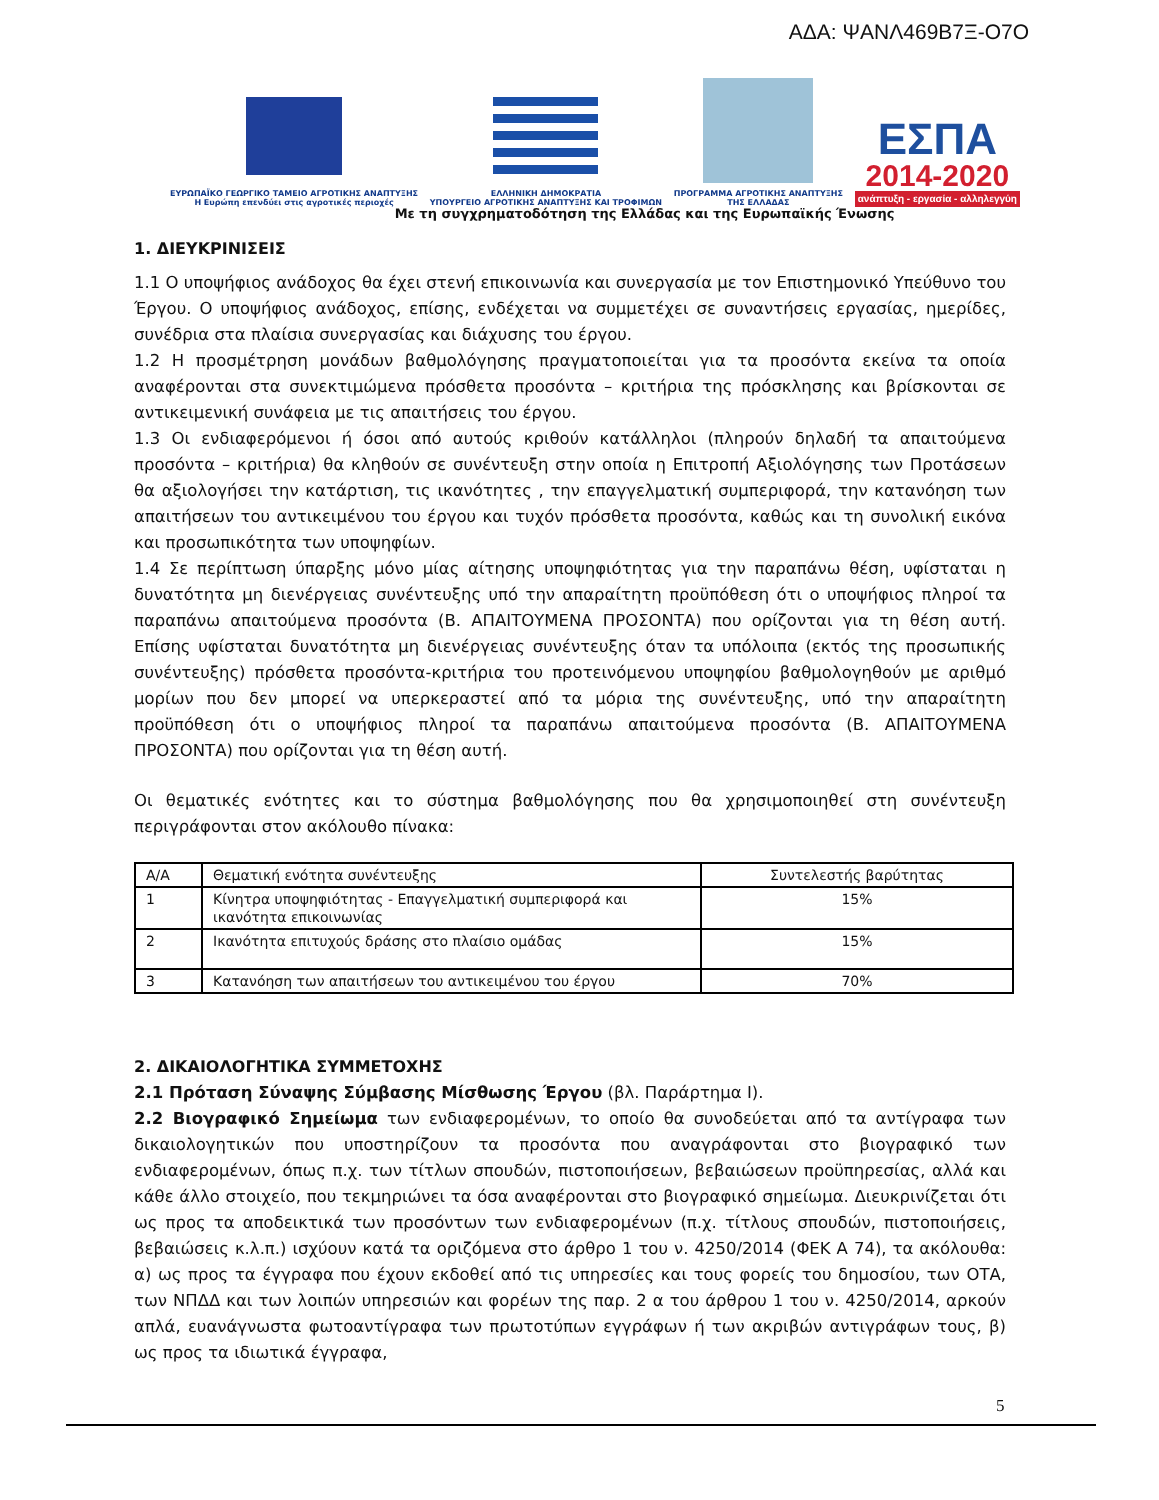ΑΔΑ: ΨΑΝΛ469Β7Ξ-Ο7Ο
ΕΥΡΩΠΑΪΚΟ ΓΕΩΡΓΙΚΟ ΤΑΜΕΙΟ ΑΓΡΟΤΙΚΗΣ ΑΝΑΠΤΥΞΗΣ
Η Ευρώπη επενδύει στις αγροτικές περιοχές
ΕΛΛΗΝΙΚΗ ΔΗΜΟΚΡΑΤΙΑ
ΥΠΟΥΡΓΕΙΟ ΑΓΡΟΤΙΚΗΣ ΑΝΑΠΤΥΞΗΣ ΚΑΙ ΤΡΟΦΙΜΩΝ
ΠΡΟΓΡΑΜΜΑ ΑΓΡΟΤΙΚΗΣ ΑΝΑΠΤΥΞΗΣ
ΤΗΣ ΕΛΛΑΔΑΣ
ΕΣΠΑ
2014-2020
ανάπτυξη - εργασία - αλληλεγγύη
Με τη συγχρηματοδότηση της Ελλάδας και της Ευρωπαϊκής Ένωσης
1. ΔΙΕΥΚΡΙΝΙΣΕΙΣ
1.1 Ο υποψήφιος ανάδοχος θα έχει στενή επικοινωνία και συνεργασία με τον Επιστημονικό Υπεύθυνο του Έργου. Ο υποψήφιος ανάδοχος, επίσης, ενδέχεται να συμμετέχει σε συναντήσεις εργασίας, ημερίδες, συνέδρια στα πλαίσια συνεργασίας και διάχυσης του έργου.
1.2 Η προσμέτρηση μονάδων βαθμολόγησης πραγματοποιείται για τα προσόντα εκείνα τα οποία αναφέρονται στα συνεκτιμώμενα πρόσθετα προσόντα – κριτήρια της πρόσκλησης και βρίσκονται σε αντικειμενική συνάφεια με τις απαιτήσεις του έργου.
1.3 Οι ενδιαφερόμενοι ή όσοι από αυτούς κριθούν κατάλληλοι (πληρούν δηλαδή τα απαιτούμενα προσόντα – κριτήρια) θα κληθούν σε συνέντευξη στην οποία η Επιτροπή Αξιολόγησης των Προτάσεων θα αξιολογήσει την κατάρτιση, τις ικανότητες , την επαγγελματική συμπεριφορά, την κατανόηση των απαιτήσεων του αντικειμένου του έργου και τυχόν πρόσθετα προσόντα, καθώς και τη συνολική εικόνα και προσωπικότητα των υποψηφίων.
1.4 Σε περίπτωση ύπαρξης μόνο μίας αίτησης υποψηφιότητας για την παραπάνω θέση, υφίσταται η δυνατότητα μη διενέργειας συνέντευξης υπό την απαραίτητη προϋπόθεση ότι ο υποψήφιος πληροί τα παραπάνω απαιτούμενα προσόντα (Β. ΑΠΑΙΤΟΥΜΕΝΑ ΠΡΟΣΟΝΤΑ) που ορίζονται για τη θέση αυτή. Επίσης υφίσταται δυνατότητα μη διενέργειας συνέντευξης όταν τα υπόλοιπα (εκτός της προσωπικής συνέντευξης) πρόσθετα προσόντα-κριτήρια του προτεινόμενου υποψηφίου βαθμολογηθούν με αριθμό μορίων που δεν μπορεί να υπερκεραστεί από τα μόρια της συνέντευξης, υπό την απαραίτητη προϋπόθεση ότι ο υποψήφιος πληροί τα παραπάνω απαιτούμενα προσόντα (Β. ΑΠΑΙΤΟΥΜΕΝΑ ΠΡΟΣΟΝΤΑ) που ορίζονται για τη θέση αυτή.
Οι θεματικές ενότητες και το σύστημα βαθμολόγησης που θα χρησιμοποιηθεί στη συνέντευξη περιγράφονται στον ακόλουθο πίνακα:
| Α/Α | Θεματική ενότητα συνέντευξης | Συντελεστής βαρύτητας |
| --- | --- | --- |
| 1 | Κίνητρα υποψηφιότητας - Επαγγελματική συμπεριφορά και ικανότητα επικοινωνίας | 15% |
| 2 | Ικανότητα επιτυχούς δράσης στο πλαίσιο ομάδας | 15% |
| 3 | Κατανόηση των απαιτήσεων του αντικειμένου του έργου | 70% |
2. ΔΙΚΑΙΟΛΟΓΗΤΙΚΑ ΣΥΜΜΕΤΟΧΗΣ
2.1 Πρόταση Σύναψης Σύμβασης Μίσθωσης Έργου (βλ. Παράρτημα Ι).
2.2 Βιογραφικό Σημείωμα των ενδιαφερομένων, το οποίο θα συνοδεύεται από τα αντίγραφα των δικαιολογητικών που υποστηρίζουν τα προσόντα που αναγράφονται στο βιογραφικό των ενδιαφερομένων, όπως π.χ. των τίτλων σπουδών, πιστοποιήσεων, βεβαιώσεων προϋπηρεσίας, αλλά και κάθε άλλο στοιχείο, που τεκμηριώνει τα όσα αναφέρονται στο βιογραφικό σημείωμα. Διευκρινίζεται ότι ως προς τα αποδεικτικά των προσόντων των ενδιαφερομένων (π.χ. τίτλους σπουδών, πιστοποιήσεις, βεβαιώσεις κ.λ.π.) ισχύουν κατά τα οριζόμενα στο άρθρο 1 του ν. 4250/2014 (ΦΕΚ Α 74), τα ακόλουθα: α) ως προς τα έγγραφα που έχουν εκδοθεί από τις υπηρεσίες και τους φορείς του δημοσίου, των ΟΤΑ, των ΝΠΔΔ και των λοιπών υπηρεσιών και φορέων της παρ. 2 α του άρθρου 1 του ν. 4250/2014, αρκούν απλά, ευανάγνωστα φωτοαντίγραφα των πρωτοτύπων εγγράφων ή των ακριβών αντιγράφων τους, β) ως προς τα ιδιωτικά έγγραφα,
5